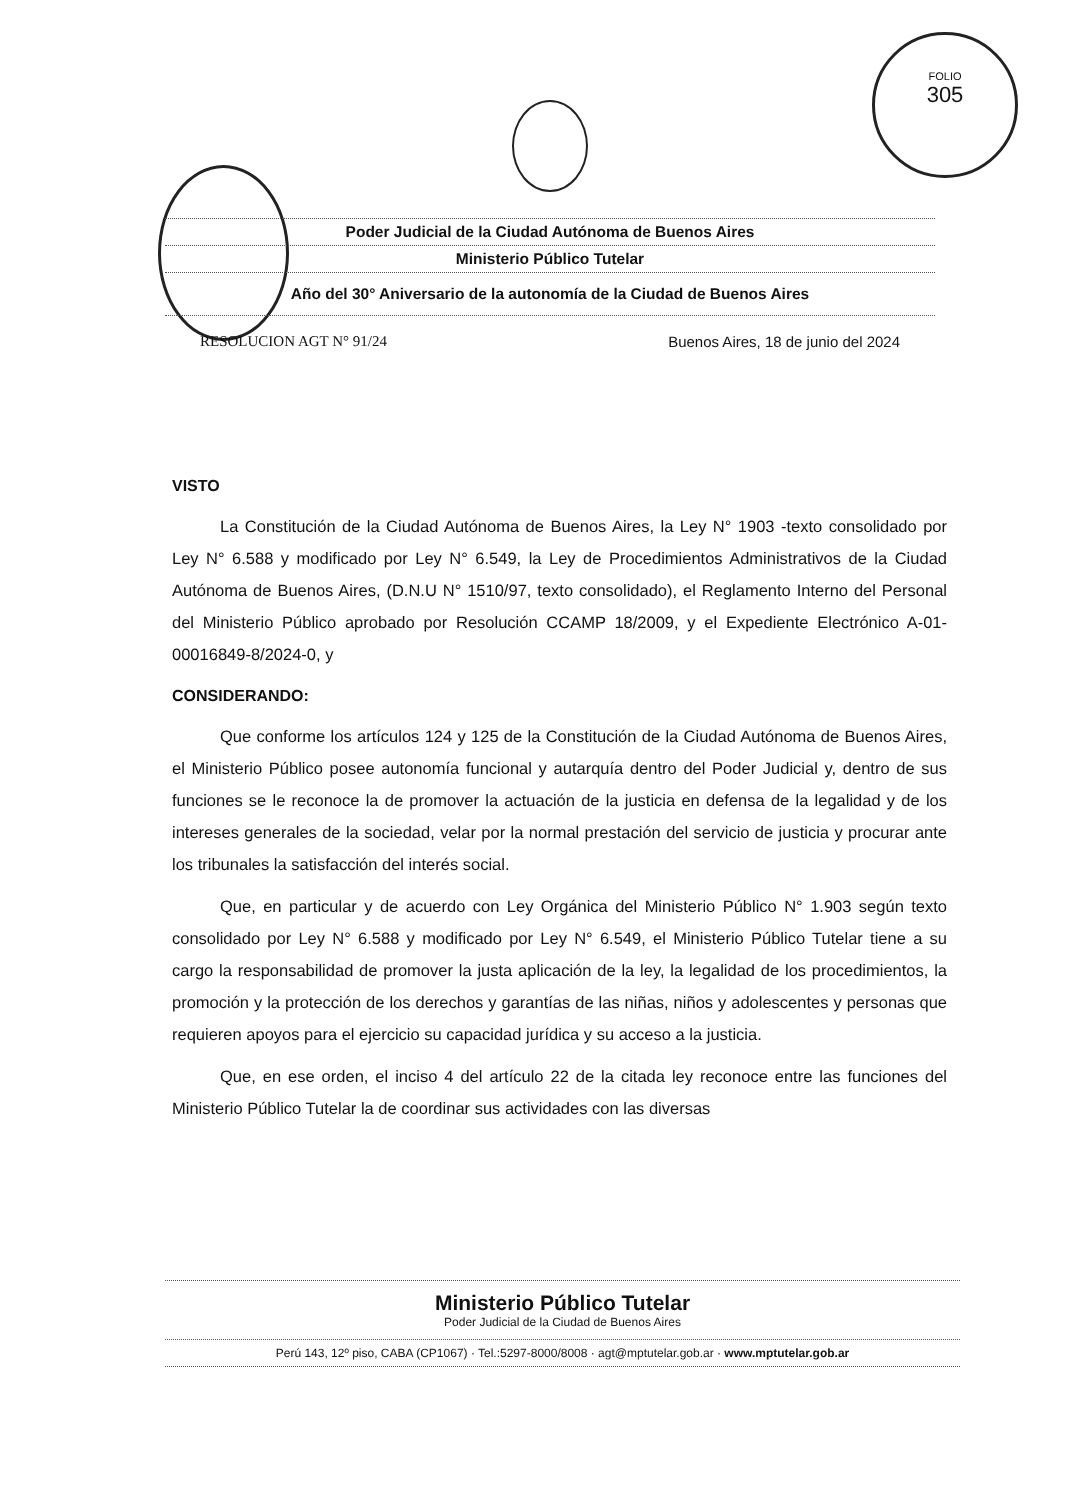FOLIO
305
Poder Judicial de la Ciudad Autónoma de Buenos Aires
Ministerio Público Tutelar
Año del 30° Aniversario de la autonomía de la Ciudad de Buenos Aires
RESOLUCION AGT N° 91/24 Buenos Aires, 18 de junio del 2024
VISTO
La Constitución de la Ciudad Autónoma de Buenos Aires, la Ley N° 1903 -texto consolidado por Ley N° 6.588 y modificado por Ley N° 6.549, la Ley de Procedimientos Administrativos de la Ciudad Autónoma de Buenos Aires, (D.N.U N° 1510/97, texto consolidado), el Reglamento Interno del Personal del Ministerio Público aprobado por Resolución CCAMP 18/2009, y el Expediente Electrónico A-01-00016849-8/2024-0, y
CONSIDERANDO:
Que conforme los artículos 124 y 125 de la Constitución de la Ciudad Autónoma de Buenos Aires, el Ministerio Público posee autonomía funcional y autarquía dentro del Poder Judicial y, dentro de sus funciones se le reconoce la de promover la actuación de la justicia en defensa de la legalidad y de los intereses generales de la sociedad, velar por la normal prestación del servicio de justicia y procurar ante los tribunales la satisfacción del interés social.
Que, en particular y de acuerdo con Ley Orgánica del Ministerio Público N° 1.903 según texto consolidado por Ley N° 6.588 y modificado por Ley N° 6.549, el Ministerio Público Tutelar tiene a su cargo la responsabilidad de promover la justa aplicación de la ley, la legalidad de los procedimientos, la promoción y la protección de los derechos y garantías de las niñas, niños y adolescentes y personas que requieren apoyos para el ejercicio su capacidad jurídica y su acceso a la justicia.
Que, en ese orden, el inciso 4 del artículo 22 de la citada ley reconoce entre las funciones del Ministerio Público Tutelar la de coordinar sus actividades con las diversas
Ministerio Público Tutelar
Poder Judicial de la Ciudad de Buenos Aires
Perú 143, 12º piso, CABA (CP1067) · Tel.:5297-8000/8008 · agt@mptutelar.gob.ar · www.mptutelar.gob.ar